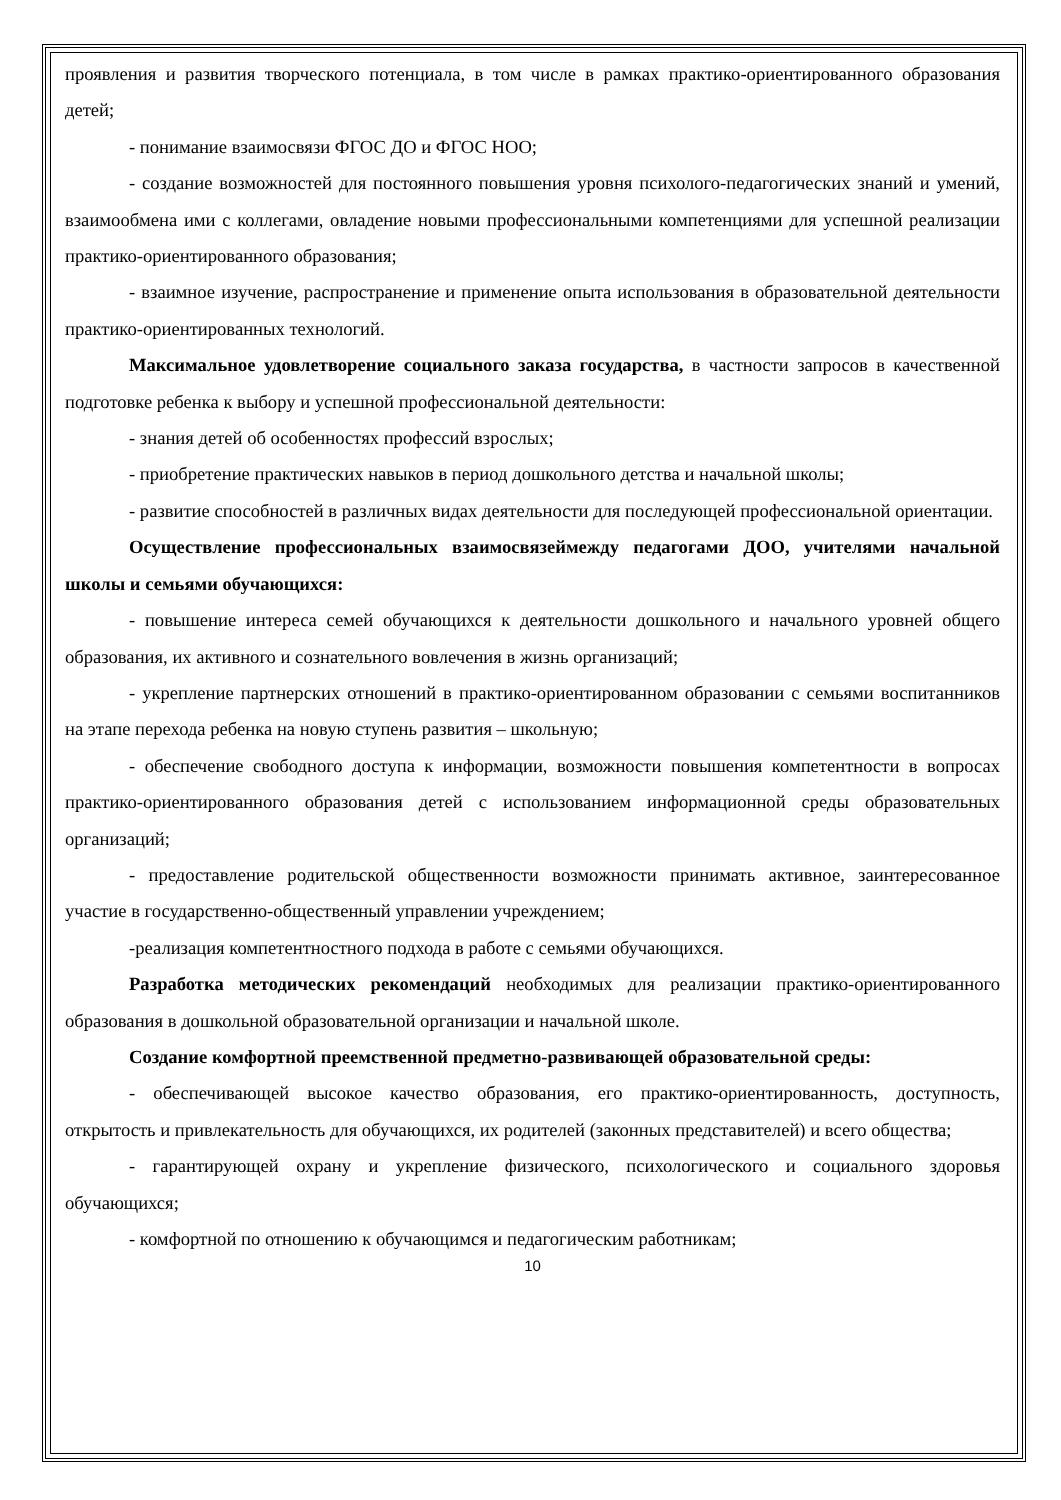проявления и развития творческого потенциала, в том числе в рамках практико-ориентированного образования детей;
- понимание взаимосвязи ФГОС ДО и ФГОС НОО;
- создание возможностей для постоянного повышения уровня психолого-педагогических знаний и умений, взаимообмена ими с коллегами, овладение новыми профессиональными компетенциями для успешной реализации практико-ориентированного образования;
- взаимное изучение, распространение и применение опыта использования в образовательной деятельности практико-ориентированных технологий.
Максимальное удовлетворение социального заказа государства, в частности запросов в качественной подготовке ребенка к выбору и успешной профессиональной деятельности:
- знания детей об особенностях профессий взрослых;
- приобретение практических навыков в период дошкольного детства и начальной школы;
- развитие способностей в различных видах деятельности для последующей профессиональной ориентации.
Осуществление профессиональных взаимосвязеймежду педагогами ДОО, учителями начальной школы и семьями обучающихся:
- повышение интереса семей обучающихся к деятельности дошкольного и начального уровней общего образования, их активного и сознательного вовлечения в жизнь организаций;
- укрепление партнерских отношений в практико-ориентированном образовании с семьями воспитанников на этапе перехода ребенка на новую ступень развития – школьную;
- обеспечение свободного доступа к информации, возможности повышения компетентности в вопросах практико-ориентированного образования детей с использованием информационной среды образовательных организаций;
- предоставление родительской общественности возможности принимать активное, заинтересованное участие в государственно-общественный управлении учреждением;
-реализация компетентностного подхода в работе с семьями обучающихся.
Разработка методических рекомендаций необходимых для реализации практико-ориентированного образования в дошкольной образовательной организации и начальной школе.
Создание комфортной преемственной предметно-развивающей образовательной среды:
- обеспечивающей высокое качество образования, его практико-ориентированность, доступность, открытость и привлекательность для обучающихся, их родителей (законных представителей) и всего общества;
- гарантирующей охрану и укрепление физического, психологического и социального здоровья обучающихся;
- комфортной по отношению к обучающимся и педагогическим работникам;
10